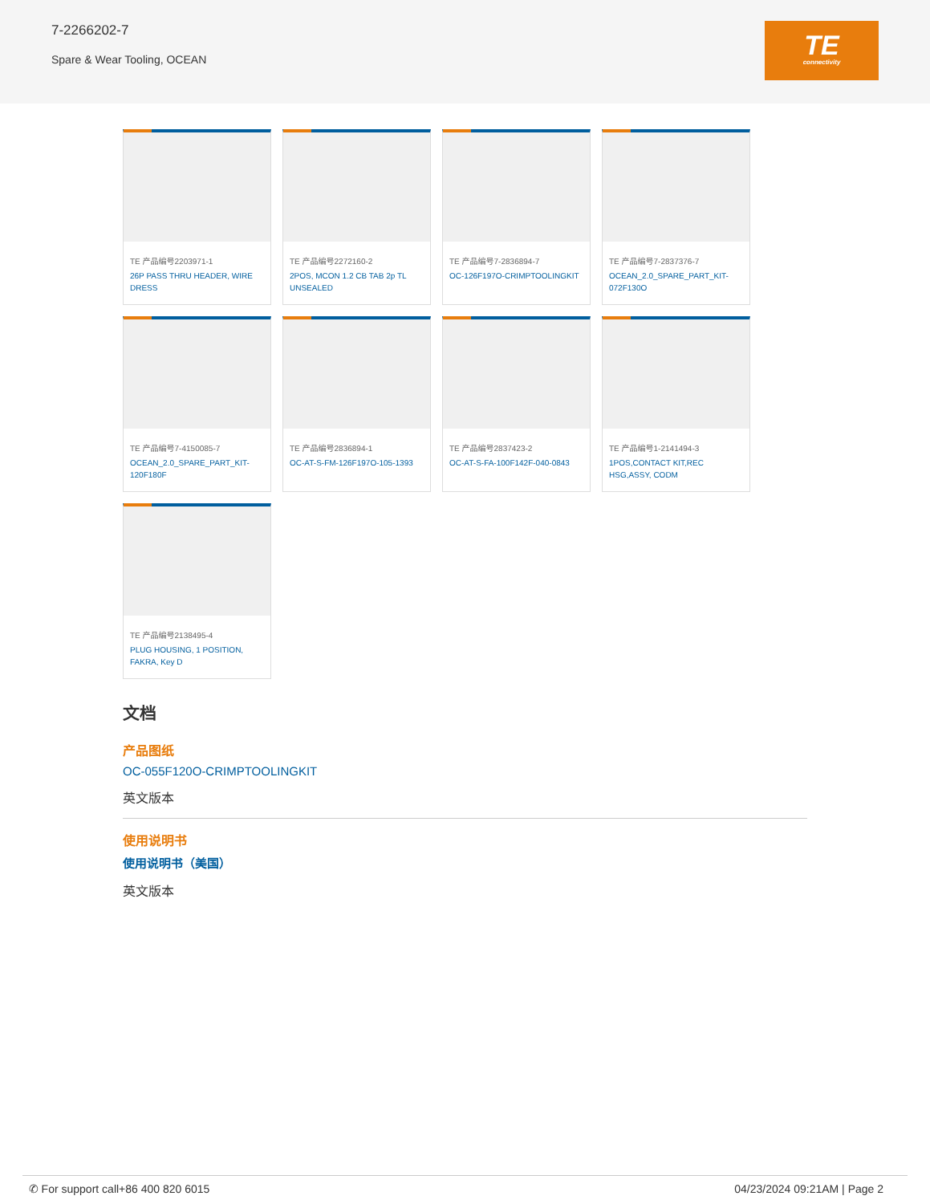7-2266202-7
Spare & Wear Tooling, OCEAN
TE
connectivity
TE 产品编号2203971-1
26P PASS THRU HEADER, WIRE DRESS
TE 产品编号2272160-2
2POS, MCON 1.2 CB TAB 2p TL UNSEALED
TE 产品编号7-2836894-7
OC-126F197O-CRIMPTOOLINGKIT
TE 产品编号7-2837376-7
OCEAN_2.0_SPARE_PART_KIT-072F130O
TE 产品编号7-4150085-7
OCEAN_2.0_SPARE_PART_KIT-120F180F
TE 产品编号2836894-1
OC-AT-S-FM-126F197O-105-1393
TE 产品编号2837423-2
OC-AT-S-FA-100F142F-040-0843
TE 产品编号1-2141494-3
1POS,CONTACT KIT,REC HSG,ASSY, CODM
TE 产品编号2138495-4
PLUG HOUSING, 1 POSITION, FAKRA, Key D
文档
产品图纸
OC-055F120O-CRIMPTOOLINGKIT
英文版本
使用说明书
使用说明书（美国）
英文版本
✆ For support call+86 400 820 6015 04/23/2024 09:21AM | Page 2